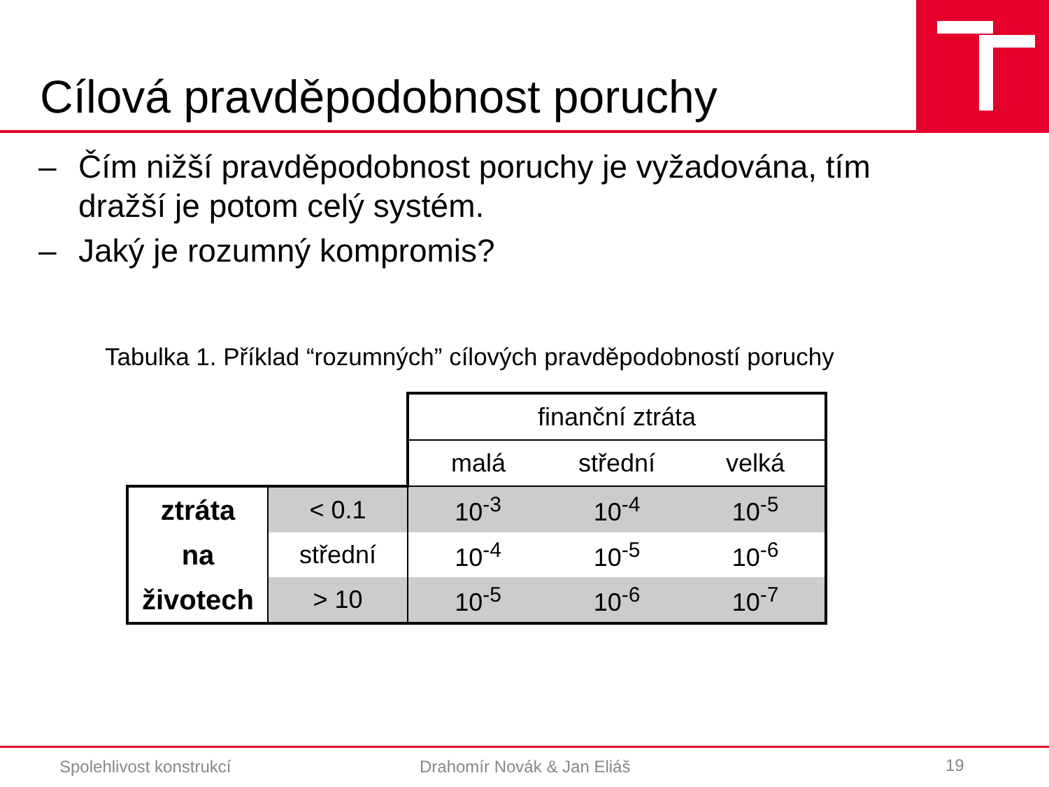Cílová pravděpodobnost poruchy
– Čím nižší pravděpodobnost poruchy je vyžadována, tím dražší je potom celý systém.
– Jaký je rozumný kompromis?
Tabulka 1. Příklad “rozumných” cílových pravděpodobností poruchy
| | | finanční ztráta | | |
| | | malá | střední | velká |
| ztráta na životech | < 0.1 | 10<sup>-3</sup> | 10<sup>-4</sup> | 10<sup>-5</sup> |
| | střední | 10<sup>-4</sup> | 10<sup>-5</sup> | 10<sup>-6</sup> |
| | > 10 | 10<sup>-5</sup> | 10<sup>-6</sup> | 10<sup>-7</sup> |
Spolehlivost konstrukcí Drahomír Novák & Jan Eliáš 19